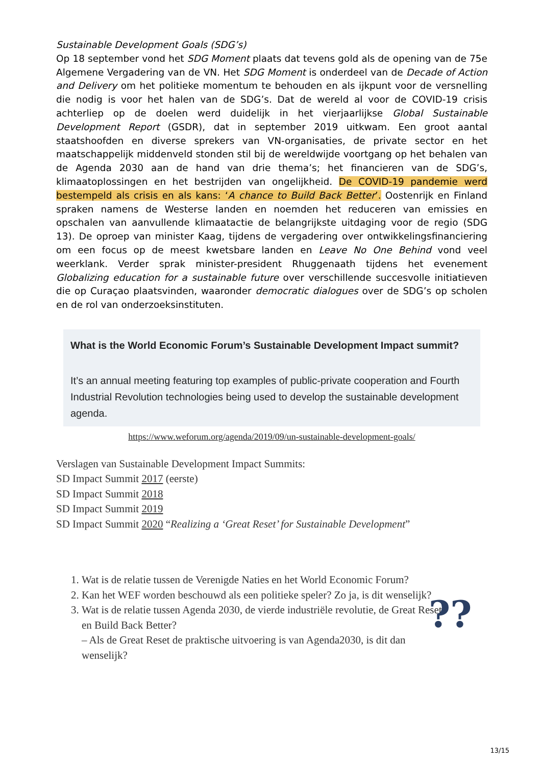Sustainable Development Goals (SDG’s)
Op 18 september vond het SDG Moment plaats dat tevens gold als de opening van de 75e Algemene Vergadering van de VN. Het SDG Moment is onderdeel van de Decade of Action and Delivery om het politieke momentum te behouden en als ijkpunt voor de versnelling die nodig is voor het halen van de SDG’s. Dat de wereld al voor de COVID-19 crisis achterliep op de doelen werd duidelijk in het vierjaarlijkse Global Sustainable Development Report (GSDR), dat in september 2019 uitkwam. Een groot aantal staatshoofden en diverse sprekers van VN-organisaties, de private sector en het maatschappelijk middenveld stonden stil bij de wereldwijde voortgang op het behalen van de Agenda 2030 aan de hand van drie thema’s; het financieren van de SDG’s, klimaatoplossingen en het bestrijden van ongelijkheid. De COVID-19 pandemie werd bestempeld als crisis en als kans: ‘A chance to Build Back Better’. Oostenrijk en Finland spraken namens de Westerse landen en noemden het reduceren van emissies en opschalen van aanvullende klimaatactie de belangrijkste uitdaging voor de regio (SDG 13). De oproep van minister Kaag, tijdens de vergadering over ontwikkelingsfinanciering om een focus op de meest kwetsbare landen en Leave No One Behind vond veel weerklank. Verder sprak minister-president Rhuggenaath tijdens het evenement Globalizing education for a sustainable future over verschillende succesvolle initiatieven die op Curaçao plaatsvinden, waaronder democratic dialogues over de SDG’s op scholen en de rol van onderzoeksinstituten.
What is the World Economic Forum’s Sustainable Development Impact summit?
It’s an annual meeting featuring top examples of public-private cooperation and Fourth Industrial Revolution technologies being used to develop the sustainable development agenda.
https://www.weforum.org/agenda/2019/09/un-sustainable-development-goals/
Verslagen van Sustainable Development Impact Summits:
SD Impact Summit 2017 (eerste)
SD Impact Summit 2018
SD Impact Summit 2019
SD Impact Summit 2020 “Realizing a ‘Great Reset’ for Sustainable Development”
1. Wat is de relatie tussen de Verenigde Naties en het World Economic Forum?
2. Kan het WEF worden beschouwd als een politieke speler? Zo ja, is dit wenselijk?
3. Wat is de relatie tussen Agenda 2030, de vierde industriële revolutie, de Great Reset en Build Back Better?
– Als de Great Reset de praktische uitvoering is van Agenda2030, is dit dan wenselijk?
??
13/15